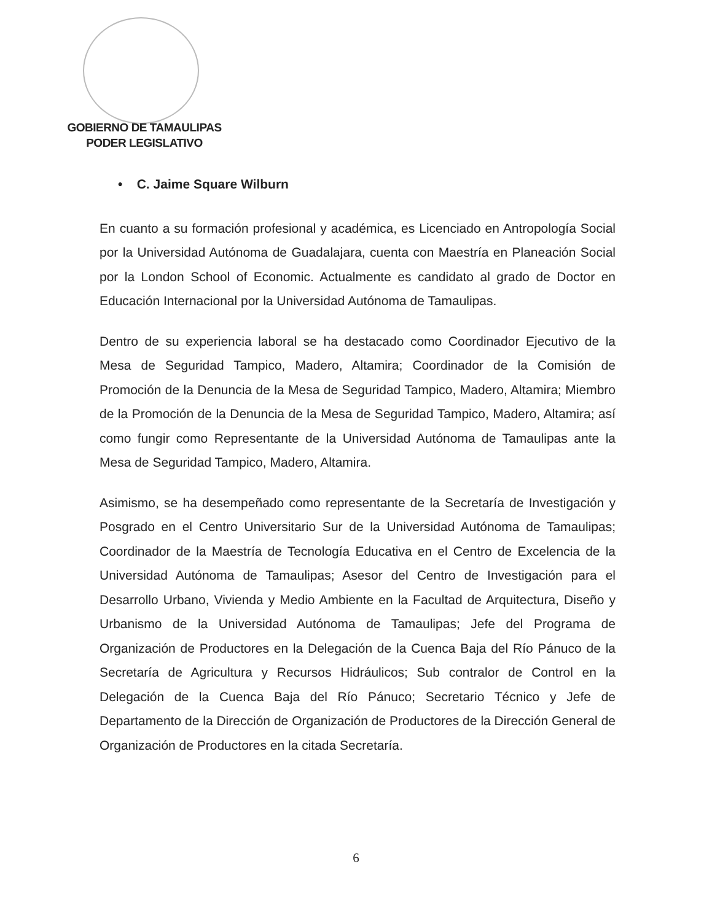GOBIERNO DE TAMAULIPAS
PODER LEGISLATIVO
• C. Jaime Square Wilburn
En cuanto a su formación profesional y académica, es Licenciado en Antropología Social por la Universidad Autónoma de Guadalajara, cuenta con Maestría en Planeación Social por la London School of Economic. Actualmente es candidato al grado de Doctor en Educación Internacional por la Universidad Autónoma de Tamaulipas.
Dentro de su experiencia laboral se ha destacado como Coordinador Ejecutivo de la Mesa de Seguridad Tampico, Madero, Altamira; Coordinador de la Comisión de Promoción de la Denuncia de la Mesa de Seguridad Tampico, Madero, Altamira; Miembro de la Promoción de la Denuncia de la Mesa de Seguridad Tampico, Madero, Altamira; así como fungir como Representante de la Universidad Autónoma de Tamaulipas ante la Mesa de Seguridad Tampico, Madero, Altamira.
Asimismo, se ha desempeñado como representante de la Secretaría de Investigación y Posgrado en el Centro Universitario Sur de la Universidad Autónoma de Tamaulipas; Coordinador de la Maestría de Tecnología Educativa en el Centro de Excelencia de la Universidad Autónoma de Tamaulipas; Asesor del Centro de Investigación para el Desarrollo Urbano, Vivienda y Medio Ambiente en la Facultad de Arquitectura, Diseño y Urbanismo de la Universidad Autónoma de Tamaulipas; Jefe del Programa de Organización de Productores en la Delegación de la Cuenca Baja del Río Pánuco de la Secretaría de Agricultura y Recursos Hidráulicos; Sub contralor de Control en la Delegación de la Cuenca Baja del Río Pánuco; Secretario Técnico y Jefe de Departamento de la Dirección de Organización de Productores de la Dirección General de Organización de Productores en la citada Secretaría.
6